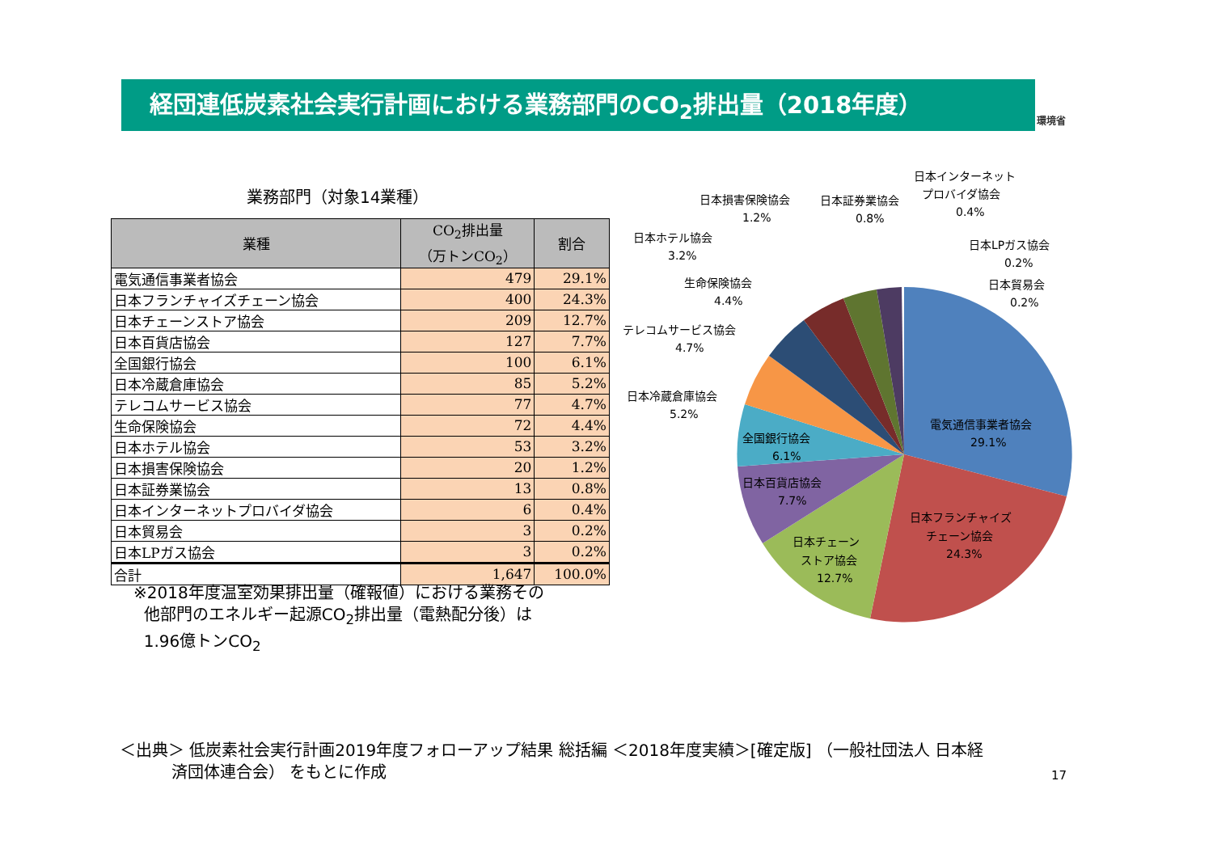経団連低炭素社会実行計画における業務部門のCO<sub>2</sub>排出量（2018年度） 環境省
業務部門（対象14業種）
| 業種 | CO<sub>2</sub>排出量 （万トンCO<sub>2</sub>） | 割合 |
| --- | --- | --- |
| 電気通信事業者協会 | 479 | 29.1% |
| 日本フランチャイズチェーン協会 | 400 | 24.3% |
| 日本チェーンストア協会 | 209 | 12.7% |
| 日本百貨店協会 | 127 | 7.7% |
| 全国銀行協会 | 100 | 6.1% |
| 日本冷蔵倉庫協会 | 85 | 5.2% |
| テレコムサービス協会 | 77 | 4.7% |
| 生命保険協会 | 72 | 4.4% |
| 日本ホテル協会 | 53 | 3.2% |
| 日本損害保険協会 | 20 | 1.2% |
| 日本証券業協会 | 13 | 0.8% |
| 日本インターネットプロバイダ協会 | 6 | 0.4% |
| 日本貿易会 | 3 | 0.2% |
| 日本LPガス協会 | 3 | 0.2% |
| 合計 | 1,647 | 100.0% |
※2018年度温室効果排出量（確報値）における業務その
他部門のエネルギー起源CO<sub>2</sub>排出量（電熱配分後）は
1.96億トンCO<sub>2</sub>
電気通信事業者協会
29.1%
日本フランチャイズ
チェーン協会
24.3%
日本チェーン
ストア協会
12.7%
日本百貨店協会
7.7%
全国銀行協会
6.1%
日本冷蔵倉庫協会
5.2%
テレコムサービス協会
4.7%
生命保険協会
4.4%
日本ホテル協会
3.2%
日本損害保険協会
1.2%
日本証券業協会
0.8%
日本インターネット
プロバイダ協会
0.4%
日本LPガス協会
0.2%
日本貿易会
0.2%
＜出典＞ 低炭素社会実行計画2019年度フォローアップ結果 総括編 ＜2018年度実績＞[確定版] （一般社団法人 日本経
済団体連合会） をもとに作成
17